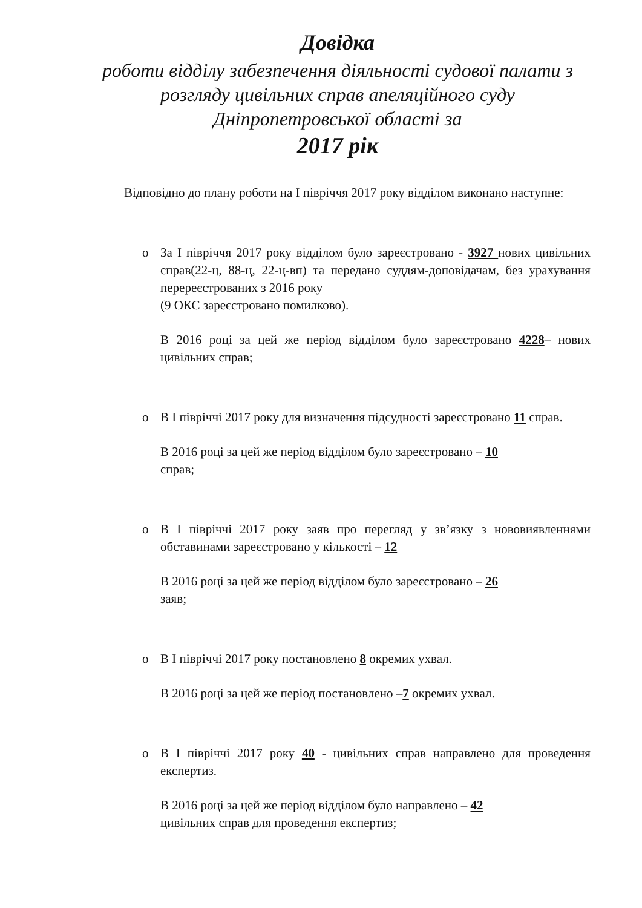Довідка
роботи відділу забезпечення діяльності судової палати з розгляду цивільних справ апеляційного суду Дніпропетровської області за
2017 рік
Відповідно до плану роботи на І півріччя 2017 року відділом виконано наступне:
o За І півріччя 2017 року відділом було зареєстровано - 3927 нових цивільних справ(22-ц, 88-ц, 22-ц-вп) та передано суддям-доповідачам, без урахування перереєстрованих з 2016 року
(9 ОКС зареєстровано помилково).
В 2016 році за цей же період відділом було зареєстровано 4228– нових цивільних справ;
o В І півріччі 2017 року для визначення підсудності зареєстровано 11 справ.
В 2016 році за цей же період відділом було зареєстровано – 10
справ;
o В І півріччі 2017 року заяв про перегляд у зв’язку з нововиявленнями обставинами зареєстровано у кількості – 12
В 2016 році за цей же період відділом було зареєстровано – 26
заяв;
o В І півріччі 2017 року постановлено 8 окремих ухвал.
В 2016 році за цей же період постановлено –7 окремих ухвал.
o В І півріччі 2017 року 40 - цивільних справ направлено для проведення експертиз.
В 2016 році за цей же період відділом було направлено – 42
цивільних справ для проведення експертиз;